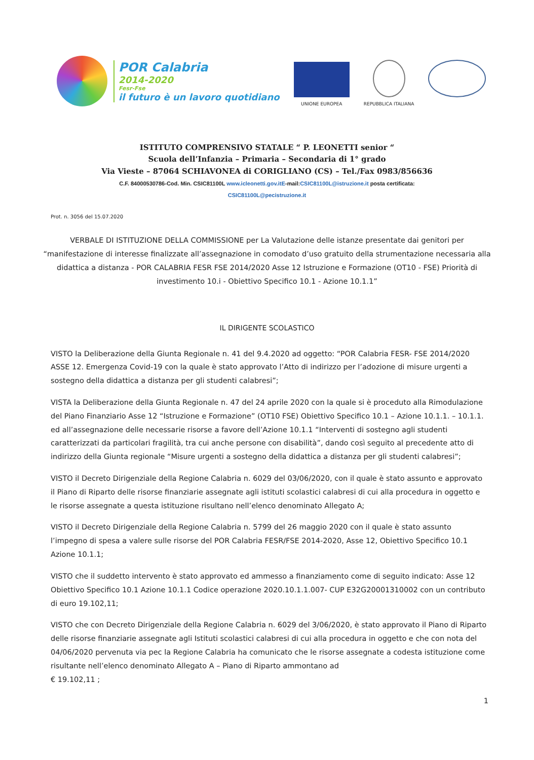POR Calabria
2014-2020
Fesr-Fse
il futuro è un lavoro quotidiano
UNIONE EUROPEA
REPUBBLICA ITALIANA
ISTITUTO COMPRENSIVO STATALE “ P. LEONETTI senior “
Scuola dell’Infanzia – Primaria – Secondaria di 1° grado
Via Vieste – 87064 SCHIAVONEA di CORIGLIANO (CS) – Tel./Fax 0983/856636
C.F. 84000530786-Cod. Min. CSIC81100L www.icleonetti.gov.itE-mail:CSIC81100L@istruzione.it posta certificata:
CSIC81100L@pecistruzione.it
Prot. n. 3056 del 15.07.2020
VERBALE DI ISTITUZIONE DELLA COMMISSIONE per La Valutazione delle istanze presentate dai genitori per “manifestazione di interesse finalizzate all’assegnazione in comodato d’uso gratuito della strumentazione necessaria alla didattica a distanza - POR CALABRIA FESR FSE 2014/2020 Asse 12 Istruzione e Formazione (OT10 - FSE) Priorità di investimento 10.i - Obiettivo Specifico 10.1 - Azione 10.1.1”
IL DIRIGENTE SCOLASTICO
VISTO la Deliberazione della Giunta Regionale n. 41 del 9.4.2020 ad oggetto: “POR Calabria FESR- FSE 2014/2020 ASSE 12. Emergenza Covid-19 con la quale è stato approvato l’Atto di indirizzo per l’adozione di misure urgenti a sostegno della didattica a distanza per gli studenti calabresi”;
VISTA la Deliberazione della Giunta Regionale n. 47 del 24 aprile 2020 con la quale si è proceduto alla Rimodulazione del Piano Finanziario Asse 12 “Istruzione e Formazione” (OT10 FSE) Obiettivo Specifico 10.1 – Azione 10.1.1. – 10.1.1. ed all’assegnazione delle necessarie risorse a favore dell’Azione 10.1.1 “Interventi di sostegno agli studenti caratterizzati da particolari fragilità, tra cui anche persone con disabilità”, dando così seguito al precedente atto di indirizzo della Giunta regionale “Misure urgenti a sostegno della didattica a distanza per gli studenti calabresi”;
VISTO il Decreto Dirigenziale della Regione Calabria n. 6029 del 03/06/2020, con il quale è stato assunto e approvato il Piano di Riparto delle risorse finanziarie assegnate agli istituti scolastici calabresi di cui alla procedura in oggetto e le risorse assegnate a questa istituzione risultano nell’elenco denominato Allegato A;
VISTO il Decreto Dirigenziale della Regione Calabria n. 5799 del 26 maggio 2020 con il quale è stato assunto l’impegno di spesa a valere sulle risorse del POR Calabria FESR/FSE 2014-2020, Asse 12, Obiettivo Specifico 10.1 Azione 10.1.1;
VISTO che il suddetto intervento è stato approvato ed ammesso a finanziamento come di seguito indicato: Asse 12 Obiettivo Specifico 10.1 Azione 10.1.1 Codice operazione 2020.10.1.1.007- CUP E32G20001310002 con un contributo di euro 19.102,11;
VISTO che con Decreto Dirigenziale della Regione Calabria n. 6029 del 3/06/2020, è stato approvato il Piano di Riparto delle risorse finanziarie assegnate agli Istituti scolastici calabresi di cui alla procedura in oggetto e che con nota del 04/06/2020 pervenuta via pec la Regione Calabria ha comunicato che le risorse assegnate a codesta istituzione come risultante nell’elenco denominato Allegato A – Piano di Riparto ammontano ad
€ 19.102,11 ;
1